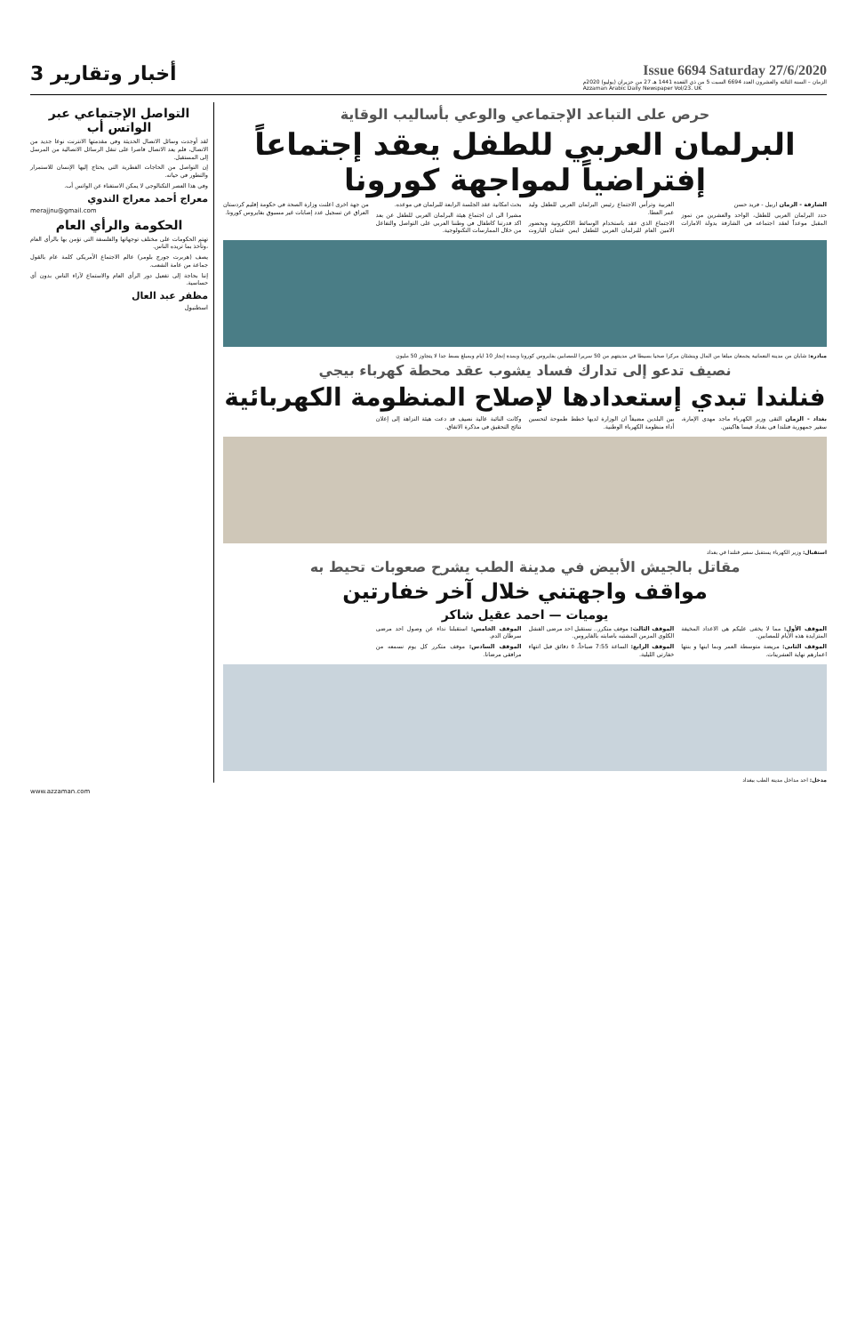Issue 6694 Saturday 27/6/2020
الزمان – السنة الثالثة والعشرون العدد 6694 السبت 5 من ذي القعدة 1441 هـ 27 من حزيران (يوليو) 2020م
Azzaman Arabic Daily Newspaper Vol/23. UK
أخبار وتقارير 3
حرص على التباعد الإجتماعي والوعي بأساليب الوقاية
البرلمان العربي للطفل يعقد إجتماعاً إفتراضياً لمواجهة كورونا
الشارقة - الزمان اربيل - فريد حسن
حدد البرلمان العربي للطفل، الواحد والعشرين من تموز المقبل موعداً لعقد اجتماعه في الشارقة بدولة الامارات العربية وترأس الاجتماع رئيس البرلمان العربي للطفل وليد عمر العطا.
الاجتماع الذي عقد باستخدام الوسائط الالكترونية وبحضور الامين العام للبرلمان العربي للطفل ايمن عثمان الباروت بحث امكانية عقد الجلسة الرابعة للبرلمان في موعده.
مشيرا الى ان اجتماع هيئة البرلمان العربي للطفل عن بعد اكد قدرتنا كاطفال في وطننا العربي على التواصل والتفاعل من خلال الممارسات التكنولوجية.
من جهة اخرى اعلنت وزارة الصحة في حكومة إقليم كردستان العراق عن تسجيل عدد إصابات غير مسبوق بفايروس كورونا.
مبادرة: شابان من مدينة النعمانية يجمعان مبلغا من المال وينشئان مركزا صحيا بسيطا في مدينتهم من 50 سريرا للمصابين بفايروس كورونا وبمدة إنجاز 10 ايام وبمبلغ بسط جدا لا يتجاوز 50 مليون
نصيف تدعو إلى تدارك فساد يشوب عقد محطة كهرباء بيجي
فنلندا تبدي إستعدادها لإصلاح المنظومة الكهربائية
بغداد - الزمان التقى وزير الكهرباء ماجد مهدي الإمارة، سفير جمهورية فنلندا في بغداد فيسا هاكينين.
بين البلدين مضيفاً ان الوزارة لديها خطط طموحة لتحسين أداء منظومة الكهرباء الوطنية.
وكانت النائبة عالية نصيف قد دعت هيئة النزاهة إلى إعلان نتائج التحقيق في مذكرة الاتفاق.
استقبال: وزير الكهرباء يستقبل سفير فنلندا في بغداد
مقاتل بالجيش الأبيض في مدينة الطب يشرح صعوبات تحيط به
مواقف واجهتني خلال آخر خفارتين
يوميات — احمد عقيل شاكر
الموقف الأول: مما لا يخفى عليكم هي الاعداد المخيفة المتزايدة هذه الأيام للمصابين.
الموقف الثاني: مريضة متوسطة العمر وبما ابنها و بنتها اعمارهم نهاية العشرينات.
الموقف الثالث: موقف متكرر.. نستقبل احد مرضى الفشل الكلوي المزمن المشتبه باصابته بالفايروس.
الموقف الرابع: الساعة 7:55 صباحاً، ٥ دقائق قبل انتهاء خفارتي الليلية.
الموقف الخامس: استقبلنا نداء عن وصول احد مرضى سرطان الدم.
الموقف السادس: موقف متكرر كل يوم نسمعه من مرافقي مرضانا.
مدخل: احد مداخل مدينة الطب ببغداد
التواصل الإجتماعي عبر الواتس أب
لقد أوجدت وسائل الاتصال الحديثة وفي مقدمتها الانترنت نوعا جديد من الاتصال، فلم يعد الاتصال قاصرا على تنقل الرسائل الاتصالية من المرسل إلى المستقبل.
إن التواصل من الحاجات الفطرية التي يحتاج إليها الإنسان للاستمرار والتطور في حياته.
وفي هذا العصر التكنالوجي لا يمكن الاستغناء عن الواتس أب.
معراج أحمد معراج الندوي
merajjnu@gmail.com
الحكومة والرأي العام
تهتم الحكومات على مختلف توجهاتها والفلسفة التي تؤمن بها بالرأي العام ،وتأخذ بما تريده الناس.
يصف (هربرت جورج بلومر) عالم الاجتماع الأمريكي كلمة عام بالقول جماعة من عامة الشعب.
إننا بحاجة إلى تفعيل دور الرأي العام والاستماع لآراء الناس بدون أي حساسية.
مظفر عبد العال
اسطنبول
www.azzaman.com